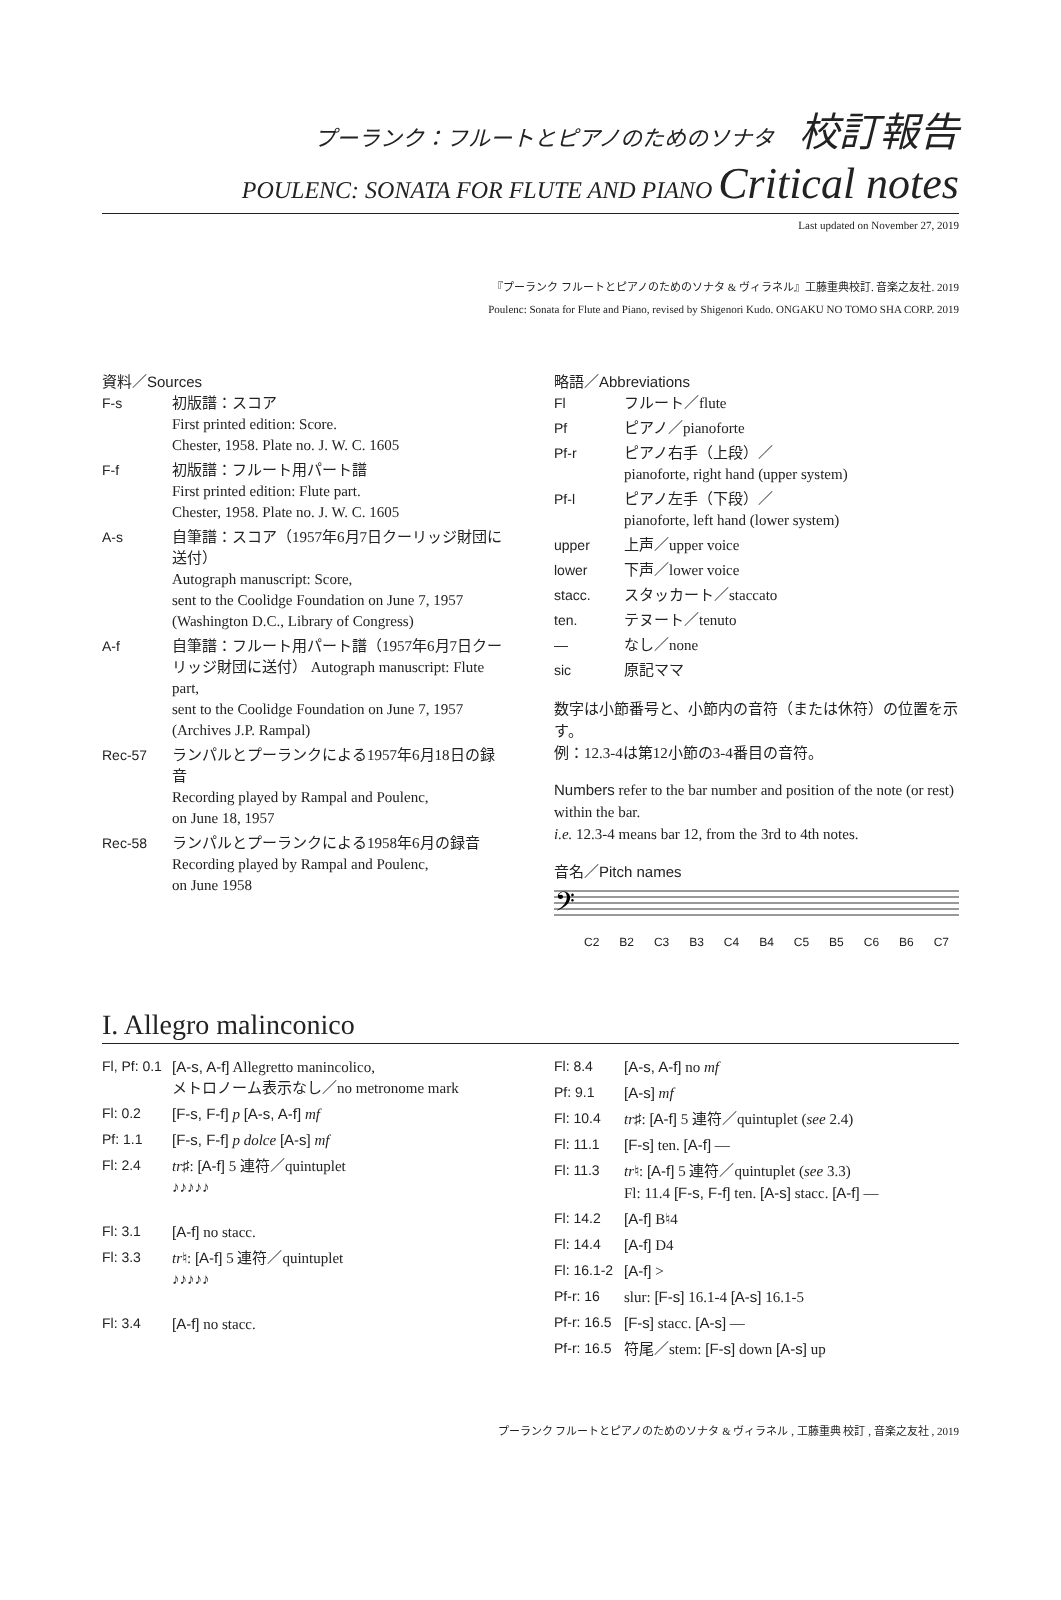プーランク：フルートとピアノのためのソナタ 校訂報告
POULENC: SONATA FOR FLUTE AND PIANO Critical notes
Last updated on November 27, 2019
『プーランク フルートとピアノのためのソナタ & ヴィラネル』工藤重典校訂. 音楽之友社. 2019
Poulenc: Sonata for Flute and Piano, revised by Shigenori Kudo. ONGAKU NO TOMO SHA CORP. 2019
資料／Sources
| F-s | 初版譜：スコア First printed edition: Score. Chester, 1958. Plate no. J. W. C. 1605 |
| F-f | 初版譜：フルート用パート譜 First printed edition: Flute part. Chester, 1958. Plate no. J. W. C. 1605 |
| A-s | 自筆譜：スコア（1957年6月7日クーリッジ財団に送付） Autograph manuscript: Score, sent to the Coolidge Foundation on June 7, 1957 (Washington D.C., Library of Congress) |
| A-f | 自筆譜：フルート用パート譜（1957年6月7日クーリッジ財団に送付） Autograph manuscript: Flute part, sent to the Coolidge Foundation on June 7, 1957 (Archives J.P. Rampal) |
| Rec-57 | ランパルとプーランクによる1957年6月18日の録音 Recording played by Rampal and Poulenc, on June 18, 1957 |
| Rec-58 | ランパルとプーランクによる1958年6月の録音 Recording played by Rampal and Poulenc, on June 1958 |
略語／Abbreviations
| Fl | フルート／flute |
| Pf | ピアノ／pianoforte |
| Pf-r | ピアノ右手（上段）／ pianoforte, right hand (upper system) |
| Pf-l | ピアノ左手（下段）／ pianoforte, left hand (lower system) |
| upper | 上声／upper voice |
| lower | 下声／lower voice |
| stacc. | スタッカート／staccato |
| ten. | テヌート／tenuto |
| — | なし／none |
| sic | 原記ママ |
数字は小節番号と、小節内の音符（または休符）の位置を示す。
例：12.3-4は第12小節の3-4番目の音符。
Numbers refer to the bar number and position of the note (or rest) within the bar.
i.e. 12.3-4 means bar 12, from the 3rd to 4th notes.
音名／Pitch names
𝄢
C2 B2 C3 B3 C4 B4 C5 B5 C6 B6 C7
I. Allegro malinconico
| Fl, Pf: 0.1 | [A-s, A-f] Allegretto manincolico, メトロノーム表示なし／no metronome mark |
| Fl: 0.2 | [F-s, F-f] p [A-s, A-f] mf |
| Pf: 1.1 | [F-s, F-f] p dolce [A-s] mf |
| Fl: 2.4 | tr ♯: [A-f] 5 連符／quintuplet ♪♪♪♪♪ |
| Fl: 3.1 | [A-f] no stacc. |
| Fl: 3.3 | tr ♮: [A-f] 5 連符／quintuplet ♪♪♪♪♪ |
| Fl: 3.4 | [A-f] no stacc. |
| Fl: 8.4 | [A-s, A-f] no mf |
| Pf: 9.1 | [A-s] mf |
| Fl: 10.4 | tr ♯: [A-f] 5 連符／quintuplet ( see 2.4) |
| Fl: 11.1 | [F-s] ten. [A-f] — |
| Fl: 11.3 | tr ♮: [A-f] 5 連符／quintuplet ( see 3.3) Fl: 11.4 [F-s, F-f] ten. [A-s] stacc. [A-f] — |
| Fl: 14.2 | [A-f] B♮4 |
| Fl: 14.4 | [A-f] D4 |
| Fl: 16.1-2 | [A-f] > |
| Pf-r: 16 | slur: [F-s] 16.1-4 [A-s] 16.1-5 |
| Pf-r: 16.5 | [F-s] stacc. [A-s] — |
| Pf-r: 16.5 | 符尾／stem: [F-s] down [A-s] up |
プーランク フルートとピアノのためのソナタ & ヴィラネル , 工藤重典 校訂 , 音楽之友社 , 2019